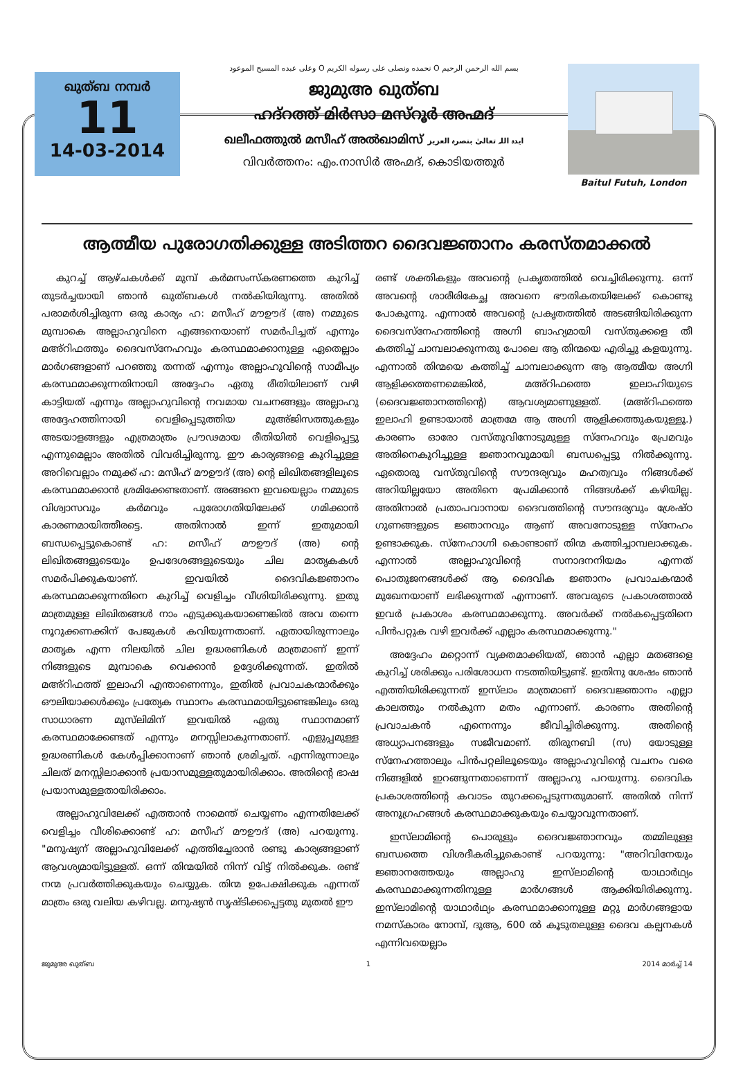ഖുത്ബ നമ്പർ
11
14-03-2014
بسم الله الرحمن الرحيم O نحمده ونصلى على رسوله الكريم O وعلى عبده المسيح الموعود
ജുമുഅ ഖുത്ബ
ഹദ്റത്ത് മിർസാ മസ്റൂർ അഹ്മദ്
ഖലീഫത്തുൽ മസീഹ് അൽഖാമിസ് ایدہ اللہ تعالیٰ بنصرہ العزیز
വിവർത്തനം: എം.നാസിർ അഹ്മദ്, കൊടിയത്തൂർ
Baitul Futuh, London
ആത്മീയ പുരോഗതിക്കുള്ള അടിത്തറ ദൈവജ്ഞാനം കരസ്തമാക്കൽ
കുറച്ച് ആഴ്ചകൾക്ക് മുമ്പ് കർമസംസ്കരണത്തെ കുറിച്ച് തുടർച്ചയായി ഞാൻ ഖുത്ബകൾ നൽകിയിരുന്നു. അതിൽ പരാമർശിച്ചിരുന്ന ഒരു കാര്യം ഹ: മസീഹ് മൗഊദ് (അ) നമ്മുടെ മുമ്പാകെ അല്ലാഹുവിനെ എങ്ങനെയാണ് സമർപിച്ചത് എന്നും മഅ്റിഫത്തും ദൈവസ്നേഹവും കരസ്ഥമാക്കാനുള്ള ഏതെല്ലാം മാർഗങ്ങളാണ് പറഞ്ഞു തന്നത് എന്നും അല്ലാഹുവിന്റെ സാമീപ്യം കരസ്ഥമാക്കുന്നതിനായി അദ്ദേഹം ഏതു രീതിയിലാണ് വഴി കാട്ടിയത് എന്നും അല്ലാഹുവിന്റെ നവമായ വചനങ്ങളും അല്ലാഹു അദ്ദേഹത്തിനായി വെളിപ്പെടുത്തിയ മുഅ്ജിസത്തുകളും അടയാളങ്ങളും എത്രമാത്രം പ്രൗഢമായ രീതിയിൽ വെളിപ്പെട്ടു എന്നുമെല്ലാം അതിൽ വിവരിച്ചിരുന്നു. ഈ കാര്യങ്ങളെ കുറിച്ചുള്ള അറിവെല്ലാം നമുക്ക് ഹ: മസീഹ് മൗഊദ് (അ) ന്റെ ലിഖിതങ്ങളിലൂടെ കരസ്ഥമാക്കാൻ ശ്രമിക്കേണ്ടതാണ്. അങ്ങനെ ഇവയെല്ലാം നമ്മുടെ വിശ്വാസവും കർമവും പുരോഗതിയിലേക്ക് ഗമിക്കാൻ കാരണമായിത്തീരട്ടെ. അതിനാൽ ഇന്ന് ഇതുമായി ബന്ധപ്പെട്ടുകൊണ്ട് ഹ: മസീഹ് മൗഊദ് (അ) ന്റെ ലിഖിതങ്ങളുടെയും ഉപദേശങ്ങളുടെയും ചില മാതൃകകൾ സമർപിക്കുകയാണ്. ഇവയിൽ ദൈവികജ്ഞാനം കരസ്ഥമാക്കുന്നതിനെ കുറിച്ച് വെളിച്ചം വീശിയിരിക്കുന്നു. ഇതു മാത്രമുള്ള ലിഖിതങ്ങൾ നാം എടുക്കുകയാണെങ്കിൽ അവ തന്നെ നൂറുക്കണക്കിന് പേജുകൾ കവിയുന്നതാണ്. ഏതായിരുന്നാലും മാതൃക എന്ന നിലയിൽ ചില ഉദ്ധരണികൾ മാത്രമാണ് ഇന്ന് നിങ്ങളുടെ മുമ്പാകെ വെക്കാൻ ഉദ്ദേശിക്കുന്നത്. ഇതിൽ മഅ്റിഫത്ത് ഇലാഹി എന്താണെന്നും, ഇതിൽ പ്രവാചകന്മാർക്കും ഔലിയാക്കൾക്കും പ്രത്യേക സ്ഥാനം കരസ്ഥമായിട്ടുണ്ടെങ്കിലും ഒരു സാധാരണ മുസ്‌ലിമിന് ഇവയിൽ ഏതു സ്ഥാനമാണ് കരസ്ഥമാക്കേണ്ടത് എന്നും മനസ്സിലാകുന്നതാണ്. എളുപ്പമുള്ള ഉദ്ധരണികൾ കേൾപ്പിക്കാനാണ് ഞാൻ ശ്രമിച്ചത്. എന്നിരുന്നാലും ചിലത് മനസ്സിലാക്കാൻ പ്രയാസമുള്ളതുമായിരിക്കാം. അതിന്റെ ഭാഷ പ്രയാസമുള്ളതായിരിക്കാം.
അല്ലാഹുവിലേക്ക് എത്താൻ നാമെന്ത് ചെയ്യണം എന്നതിലേക്ക് വെളിച്ചം വീശിക്കൊണ്ട് ഹ: മസീഹ് മൗഊദ് (അ) പറയുന്നു. "മനുഷ്യന് അല്ലാഹുവിലേക്ക് എത്തിച്ചേരാൻ രണ്ടു കാര്യങ്ങളാണ് ആവശ്യമായിട്ടുള്ളത്. ഒന്ന് തിന്മയിൽ നിന്ന് വിട്ട് നിൽക്കുക. രണ്ട് നന്മ പ്രവർത്തിക്കുകയും ചെയ്യുക. തിന്മ ഉപേക്ഷിക്കുക എന്നത് മാത്രം ഒരു വലിയ കഴിവല്ല. മനുഷ്യൻ സൃഷ്ടിക്കപ്പെട്ടതു മുതൽ ഈ
രണ്ട് ശക്തികളും അവന്റെ പ്രകൃതത്തിൽ വെച്ചിരിക്കുന്നു. ഒന്ന് അവന്റെ ശാരീരികേച്ഛ അവനെ ഭൗതികതയിലേക്ക് കൊണ്ടു പോകുന്നു. എന്നാൽ അവന്റെ പ്രകൃതത്തിൽ അടങ്ങിയിരിക്കുന്ന ദൈവസ്നേഹത്തിന്റെ അഗ്നി ബാഹ്യമായി വസ്തുക്കളെ തീ കത്തിച്ച് ചാമ്പലാക്കുന്നതു പോലെ ആ തിന്മയെ എരിച്ചു കളയുന്നു. എന്നാൽ തിന്മയെ കത്തിച്ച് ചാമ്പലാക്കുന്ന ആ ആത്മീയ അഗ്നി ആളിക്കത്തണമെങ്കിൽ, മഅ്റിഫത്തെ ഇലാഹിയുടെ (ദൈവജ്ഞാനത്തിന്റെ) ആവശ്യമാണുള്ളത്. (മഅ്റിഫത്തെ ഇലാഹി ഉണ്ടായാൽ മാത്രമേ ആ അഗ്നി ആളിക്കത്തുകയുള്ളൂ.) കാരണം ഓരോ വസ്തുവിനോടുമുള്ള സ്നേഹവും പ്രേമവും അതിനെകുറിച്ചുള്ള ജ്ഞാനവുമായി ബന്ധപ്പെട്ടു നിൽക്കുന്നു. ഏതൊരു വസ്തുവിന്റെ സൗന്ദര്യവും മഹത്വവും നിങ്ങൾക്ക് അറിയില്ലയോ അതിനെ പ്രേമിക്കാൻ നിങ്ങൾക്ക് കഴിയില്ല. അതിനാൽ പ്രതാപവാനായ ദൈവത്തിന്റെ സൗന്ദര്യവും ശ്രേഷ്ഠ ഗുണങ്ങളുടെ ജ്ഞാനവും ആണ് അവനോടുള്ള സ്നേഹം ഉണ്ടാക്കുക. സ്നേഹാഗ്നി കൊണ്ടാണ് തിന്മ കത്തിച്ചാമ്പലാക്കുക. എന്നാൽ അല്ലാഹുവിന്റെ സനാദനനിയമം എന്നത് പൊതുജനങ്ങൾക്ക് ആ ദൈവിക ജ്ഞാനം പ്രവാചകന്മാർ മുഖേനയാണ് ലഭിക്കുന്നത് എന്നാണ്. അവരുടെ പ്രകാശത്താൽ ഇവർ പ്രകാശം കരസ്ഥമാക്കുന്നു. അവർക്ക് നൽകപ്പെട്ടതിനെ പിൻപറ്റുക വഴി ഇവർക്ക് എല്ലാം കരസ്ഥമാക്കുന്നു."
അദ്ദേഹം മറ്റൊന്ന് വ്യക്തമാക്കിയത്, ഞാൻ എല്ലാ മതങ്ങളെ കുറിച്ച് ശരിക്കും പരിശോധന നടത്തിയിട്ടുണ്ട്. ഇതിനു ശേഷം ഞാൻ എത്തിയിരിക്കുന്നത് ഇസ്‌ലാം മാത്രമാണ് ദൈവജ്ഞാനം എല്ലാ കാലത്തും നൽകുന്ന മതം എന്നാണ്. കാരണം അതിന്റെ പ്രവാചകൻ എന്നെന്നും ജീവിച്ചിരിക്കുന്നു. അതിന്റെ അധ്യാപനങ്ങളും സജീവമാണ്. തിരുനബി (സ) യോടുള്ള സ്നേഹത്താലും പിൻപറ്റലിലൂടെയും അല്ലാഹുവിന്റെ വചനം വരെ നിങ്ങളിൽ ഇറങ്ങുന്നതാണെന്ന് അല്ലാഹു പറയുന്നു. ദൈവിക പ്രകാശത്തിന്റെ കവാടം തുറക്കപ്പെടുന്നതുമാണ്. അതിൽ നിന്ന് അനുഗ്രഹങ്ങൾ കരസ്ഥമാക്കുകയും ചെയ്യാവുന്നതാണ്.
ഇസ്‌ലാമിന്റെ പൊരുളും ദൈവജ്ഞാനവും തമ്മിലുള്ള ബന്ധത്തെ വിശദീകരിച്ചുകൊണ്ട് പറയുന്നു: "അറിവിനേയും ജ്ഞാനത്തേയും അല്ലാഹു ഇസ്‌ലാമിന്റെ യാഥാർഥ്യം കരസ്ഥമാക്കുന്നതിനുള്ള മാർഗങ്ങൾ ആക്കിയിരിക്കുന്നു. ഇസ്‌ലാമിന്റെ യാഥാർഥ്യം കരസ്ഥമാക്കാനുള്ള മറ്റു മാർഗങ്ങളായ നമസ്കാരം നോമ്പ്, ദുആ, 600 ൽ കൂടുതലുള്ള ദൈവ കല്പനകൾ എന്നിവയെല്ലാം
ജുമുഅ ഖുത്ബ 1 2014 മാർച്ച് 14